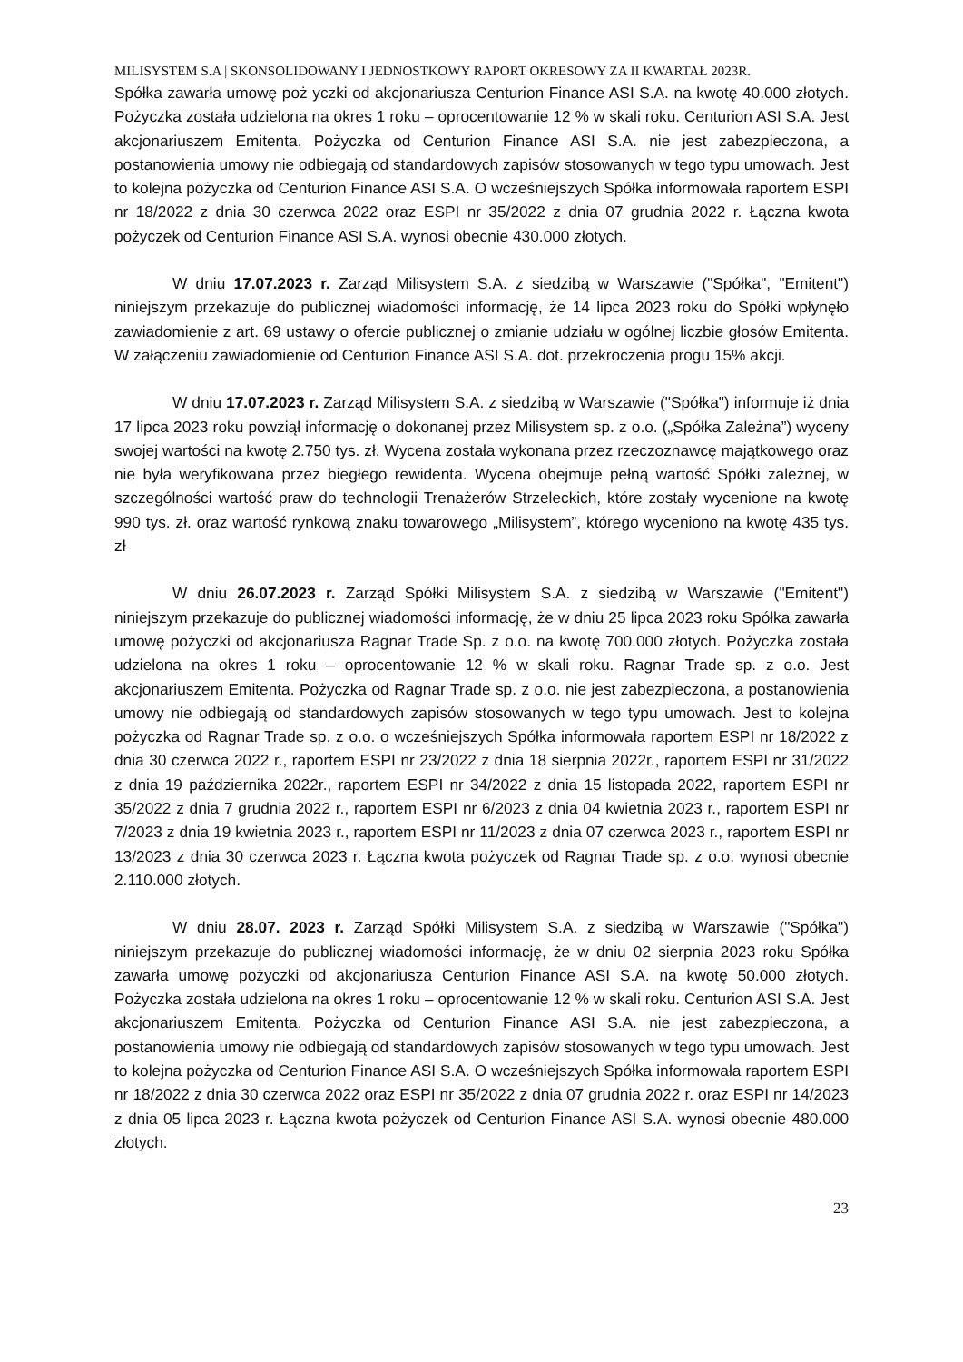MILISYSTEM S.A | SKONSOLIDOWANY I JEDNOSTKOWY RAPORT OKRESOWY ZA II KWARTAŁ 2023R.
Spółka zawarła umowę poż yczki od akcjonariusza Centurion Finance ASI S.A. na kwotę 40.000 złotych. Pożyczka została udzielona na okres 1 roku – oprocentowanie 12 % w skali roku. Centurion ASI S.A. Jest akcjonariuszem Emitenta. Pożyczka od Centurion Finance ASI S.A. nie jest zabezpieczona, a postanowienia umowy nie odbiegają od standardowych zapisów stosowanych w tego typu umowach. Jest to kolejna pożyczka od Centurion Finance ASI S.A. O wcześniejszych Spółka informowała raportem ESPI nr 18/2022 z dnia 30 czerwca 2022 oraz ESPI nr 35/2022 z dnia 07 grudnia 2022 r. Łączna kwota pożyczek od Centurion Finance ASI S.A. wynosi obecnie 430.000 złotych.
W dniu 17.07.2023 r. Zarząd Milisystem S.A. z siedzibą w Warszawie ("Spółka", "Emitent") niniejszym przekazuje do publicznej wiadomości informację, że 14 lipca 2023 roku do Spółki wpłynęło zawiadomienie z art. 69 ustawy o ofercie publicznej o zmianie udziału w ogólnej liczbie głosów Emitenta. W załączeniu zawiadomienie od Centurion Finance ASI S.A. dot. przekroczenia progu 15% akcji.
W dniu 17.07.2023 r. Zarząd Milisystem S.A. z siedzibą w Warszawie ("Spółka") informuje iż dnia 17 lipca 2023 roku powziął informację o dokonanej przez Milisystem sp. z o.o. („Spółka Zależna”) wyceny swojej wartości na kwotę 2.750 tys. zł. Wycena została wykonana przez rzeczoznawcę majątkowego oraz nie była weryfikowana przez biegłego rewidenta. Wycena obejmuje pełną wartość Spółki zależnej, w szczególności wartość praw do technologii Trenażerów Strzeleckich, które zostały wycenione na kwotę 990 tys. zł. oraz wartość rynkową znaku towarowego „Milisystem”, którego wyceniono na kwotę 435 tys. zł
W dniu 26.07.2023 r. Zarząd Spółki Milisystem S.A. z siedzibą w Warszawie ("Emitent") niniejszym przekazuje do publicznej wiadomości informację, że w dniu 25 lipca 2023 roku Spółka zawarła umowę pożyczki od akcjonariusza Ragnar Trade Sp. z o.o. na kwotę 700.000 złotych. Pożyczka została udzielona na okres 1 roku – oprocentowanie 12 % w skali roku. Ragnar Trade sp. z o.o. Jest akcjonariuszem Emitenta. Pożyczka od Ragnar Trade sp. z o.o. nie jest zabezpieczona, a postanowienia umowy nie odbiegają od standardowych zapisów stosowanych w tego typu umowach. Jest to kolejna pożyczka od Ragnar Trade sp. z o.o. o wcześniejszych Spółka informowała raportem ESPI nr 18/2022 z dnia 30 czerwca 2022 r., raportem ESPI nr 23/2022 z dnia 18 sierpnia 2022r., raportem ESPI nr 31/2022 z dnia 19 października 2022r., raportem ESPI nr 34/2022 z dnia 15 listopada 2022, raportem ESPI nr 35/2022 z dnia 7 grudnia 2022 r., raportem ESPI nr 6/2023 z dnia 04 kwietnia 2023 r., raportem ESPI nr 7/2023 z dnia 19 kwietnia 2023 r., raportem ESPI nr 11/2023 z dnia 07 czerwca 2023 r., raportem ESPI nr 13/2023 z dnia 30 czerwca 2023 r. Łączna kwota pożyczek od Ragnar Trade sp. z o.o. wynosi obecnie 2.110.000 złotych.
W dniu 28.07. 2023 r. Zarząd Spółki Milisystem S.A. z siedzibą w Warszawie ("Spółka") niniejszym przekazuje do publicznej wiadomości informację, że w dniu 02 sierpnia 2023 roku Spółka zawarła umowę pożyczki od akcjonariusza Centurion Finance ASI S.A. na kwotę 50.000 złotych. Pożyczka została udzielona na okres 1 roku – oprocentowanie 12 % w skali roku. Centurion ASI S.A. Jest akcjonariuszem Emitenta. Pożyczka od Centurion Finance ASI S.A. nie jest zabezpieczona, a postanowienia umowy nie odbiegają od standardowych zapisów stosowanych w tego typu umowach. Jest to kolejna pożyczka od Centurion Finance ASI S.A. O wcześniejszych Spółka informowała raportem ESPI nr 18/2022 z dnia 30 czerwca 2022 oraz ESPI nr 35/2022 z dnia 07 grudnia 2022 r. oraz ESPI nr 14/2023 z dnia 05 lipca 2023 r. Łączna kwota pożyczek od Centurion Finance ASI S.A. wynosi obecnie 480.000 złotych.
23